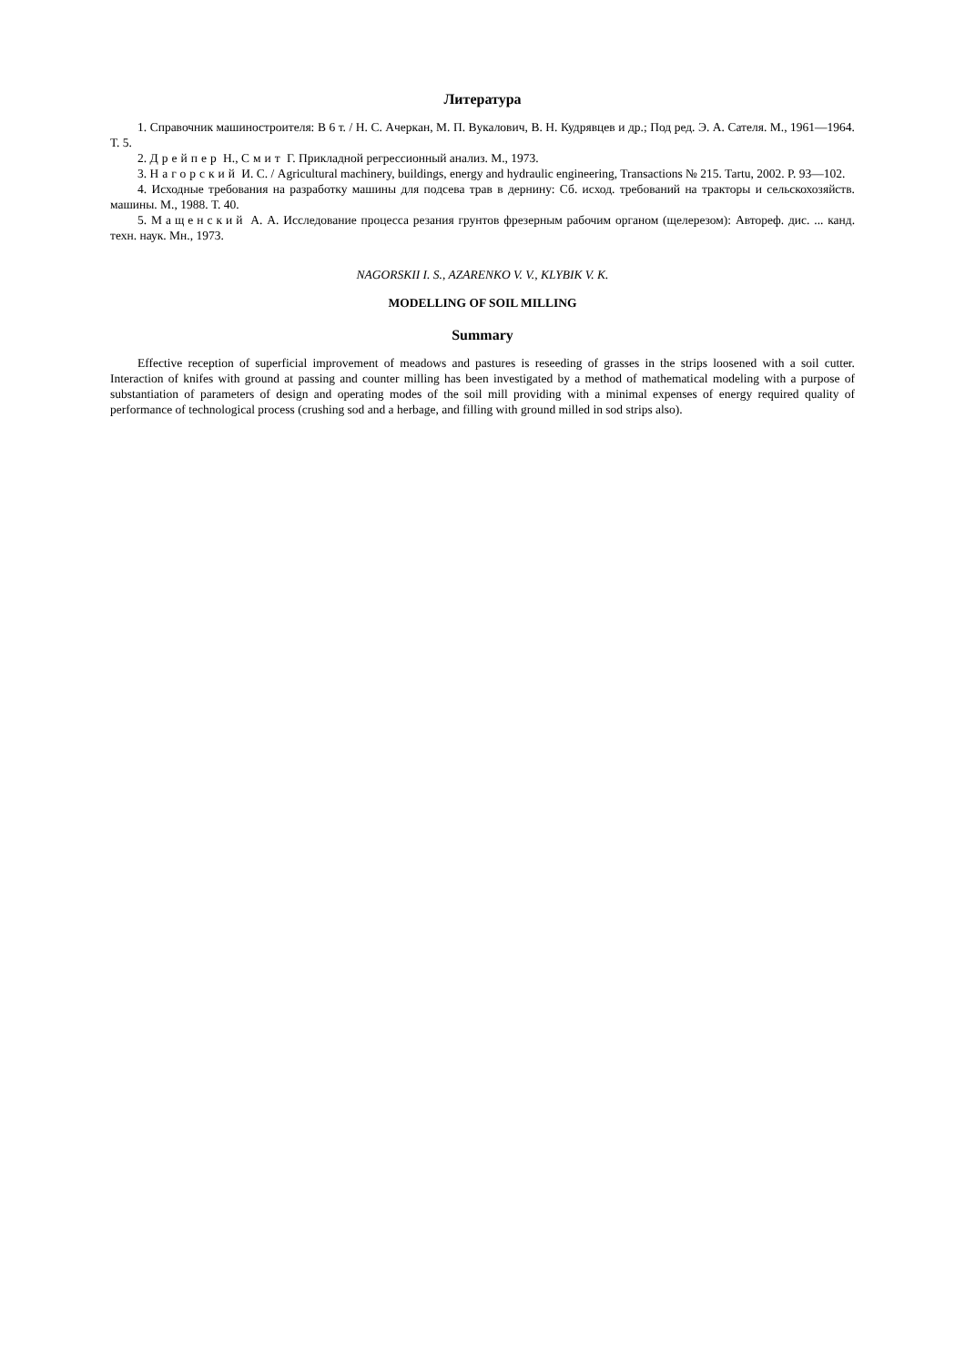Литература
1. Справочник машиностроителя: В 6 т. / Н. С. Ачеркан, М. П. Вукалович, В. Н. Кудрявцев и др.; Под ред. Э. А. Сателя. М., 1961—1964. Т. 5.
2. Дрейпер Н., Смит Г. Прикладной регрессионный анализ. М., 1973.
3. Нагорский И. С. / Agricultural machinery, buildings, energy and hydraulic engineering, Transactions № 215. Tartu, 2002. P. 93—102.
4. Исходные требования на разработку машины для подсева трав в дернину: Сб. исход. требований на тракторы и сельскохозяйств. машины. М., 1988. Т. 40.
5. Мащенский А. А. Исследование процесса резания грунтов фрезерным рабочим органом (щелерезом): Автореф. дис. ... канд. техн. наук. Мн., 1973.
NAGORSKII I. S., AZARENKO V. V., KLYBIK V. K.
MODELLING OF SOIL MILLING
Summary
Effective reception of superficial improvement of meadows and pastures is reseeding of grasses in the strips loosened with a soil cutter. Interaction of knifes with ground at passing and counter milling has been investigated by a method of mathematical modeling with a purpose of substantiation of parameters of design and operating modes of the soil mill providing with a minimal expenses of energy required quality of performance of technological process (crushing sod and a herbage, and filling with ground milled in sod strips also).